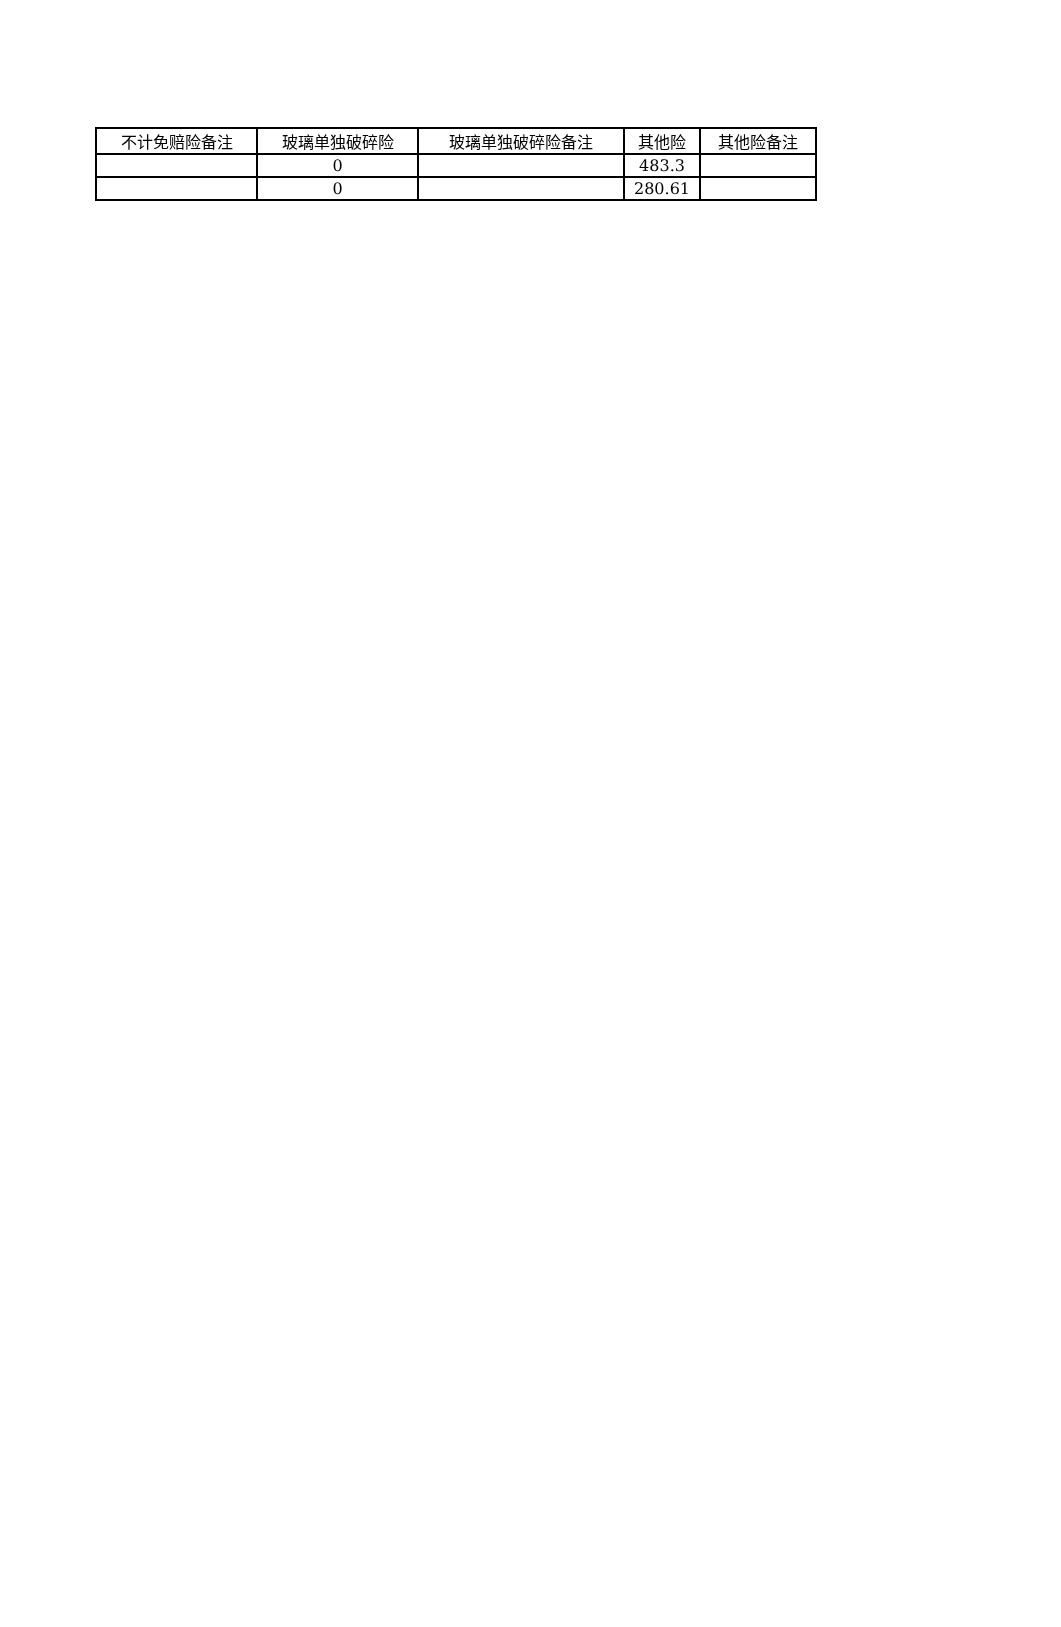| 不计免赔险备注 | 玻璃单独破碎险 | 玻璃单独破碎险备注 | 其他险 | 其他险备注 |
| --- | --- | --- | --- | --- |
| | 0 | | 483.3 | |
| | 0 | | 280.61 | |